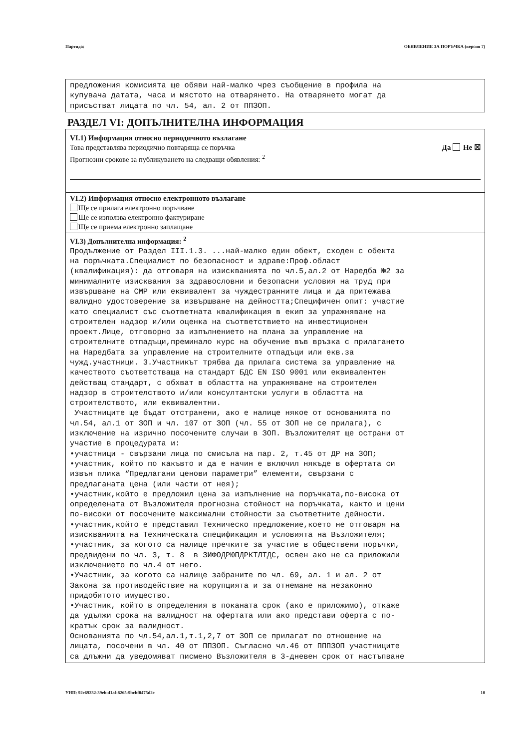Партида: ОБЯВЛЕНИЕ ЗА ПОРЪЧКА (версия 7)
предложения комисията ще обяви най-малко чрез съобщение в профила на купувача датата, часа и мястото на отварянето. На отварянето могат да присъстват лицата по чл. 54, ал. 2 от ППЗОП.
РАЗДЕЛ VI: ДОПЪЛНИТЕЛНА ИНФОРМАЦИЯ
VI.1) Информация относно периодичното възлагане
Това представлява периодично повтаряща се поръчка Да Не ☒
Прогнозни срокове за публикуването на следващи обявления: <sup>2</sup>
VI.2) Информация относно електронното възлагане
Ще се прилага електронно поръчване
Ще се използва електронно фактуриране
Ще се приема електронно заплащане
VI.3) Допълнителна информация: <sup>2</sup>
Продължение от Раздел III.1.3. ...най-малко един обект, сходен с обекта на поръчката.Специалист по безопасност и здраве:Проф.област (квалификация): да отговаря на изискванията по чл.5,ал.2 от Наредба №2 за минималните изисквания за здравословни и безопасни условия на труд при извършване на СМР или еквивалент за чуждестранните лица и да притежава валидно удостоверение за извършване на дейността;Специфичен опит: участие като специалист със съответната квалификация в екип за упражняване на строителен надзор и/или оценка на съответствието на инвестиционен проект.Лице, отговорно за изпълнението на плана за управление на строителните отпадъци,преминало курс на обучение във връзка с прилагането на Наредбата за управление на строителните отпадъци или екв.за чужд.участници. 3.Участникът трябва да прилага система за управление на качеството съответстваща на стандарт БДС EN ISO 9001 или еквивалентен действащ стандарт, с обхват в областта на упражняване на строителен надзор в строителството и/или консултантски услуги в областта на строителството, или еквивалентни. Участниците ще бъдат отстранени, ако е налице някое от основанията по чл.54, ал.1 от ЗОП и чл. 107 от ЗОП (чл. 55 от ЗОП не се прилага), с изключение на изрично посочените случаи в ЗОП. Възложителят ще острани от участие в процедурата и: •участници - свързани лица по смисъла на пар. 2, т.45 от ДР на ЗОП; •участник, който по какъвто и да е начин е включил някъде в офертата си извън плика “Предлагани ценови параметри” елементи, свързани с предлаганата цена (или части от нея); •участник,който е предложил цена за изпълнение на поръчката,по-висока от определената от Възложителя прогнозна стойност на поръчката, както и цени по-високи от посочените максимални стойности за съответните дейности. •участник,който е представил Техническо предложение,което не отговаря на изискванията на Техническата спецификация и условията на Възложителя; •участник, за когото са налице пречките за участие в обществени поръчки, предвидени по чл. 3, т. 8 в ЗИФОДРЮПДРКТЛТДС, освен ако не са приложили изключението по чл.4 от него. •Участник, за когото са налице забраните по чл. 69, ал. 1 и ал. 2 от Закона за противодействие на корупцията и за отнемане на незаконно придобитото имущество. •Участник, който в определения в поканата срок (ако е приложимо), откаже да удължи срока на валидност на офертата или ако представи оферта с по- кратък срок за валидност. Основанията по чл.54,ал.1,т.1,2,7 от ЗОП се прилагат по отношение на лицата, посочени в чл. 40 от ППЗОП. Съгласно чл.46 от ПППЗОП участниците са длъжни да уведомяват писмено Възложителя в 3-дневен срок от настъпване
УНП: 92e69232-39eb-41af-8265-9bcbf8475d2c 10